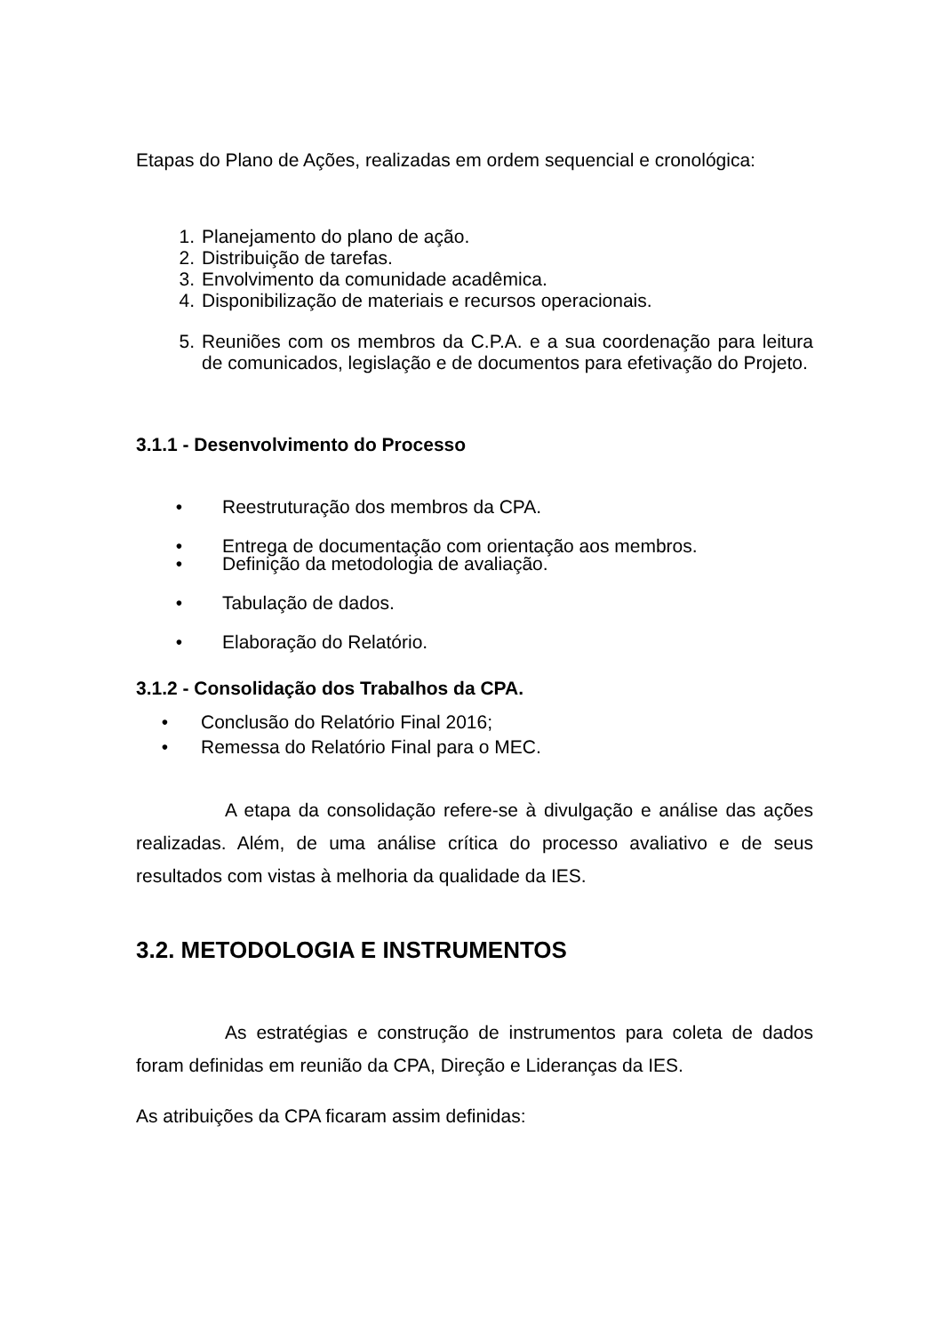Etapas do Plano de Ações, realizadas em ordem sequencial e cronológica:
1. Planejamento do plano de ação.
2. Distribuição de tarefas.
3. Envolvimento da comunidade acadêmica.
4. Disponibilização de materiais e recursos operacionais.
5. Reuniões com os membros da C.P.A. e a sua coordenação para leitura de comunicados, legislação e de documentos para efetivação do Projeto.
3.1.1 - Desenvolvimento do Processo
• Reestruturação dos membros da CPA.
• Entrega de documentação com orientação aos membros.
• Definição da metodologia de avaliação.
• Tabulação de dados.
• Elaboração do Relatório.
3.1.2 - Consolidação dos Trabalhos da CPA.
• Conclusão do Relatório Final 2016;
• Remessa do Relatório Final para o MEC.
A etapa da consolidação refere-se à divulgação e análise das ações realizadas. Além, de uma análise crítica do processo avaliativo e de seus resultados com vistas à melhoria da qualidade da IES.
3.2. METODOLOGIA E INSTRUMENTOS
As estratégias e construção de instrumentos para coleta de dados foram definidas em reunião da CPA, Direção e Lideranças da IES.
As atribuições da CPA ficaram assim definidas: